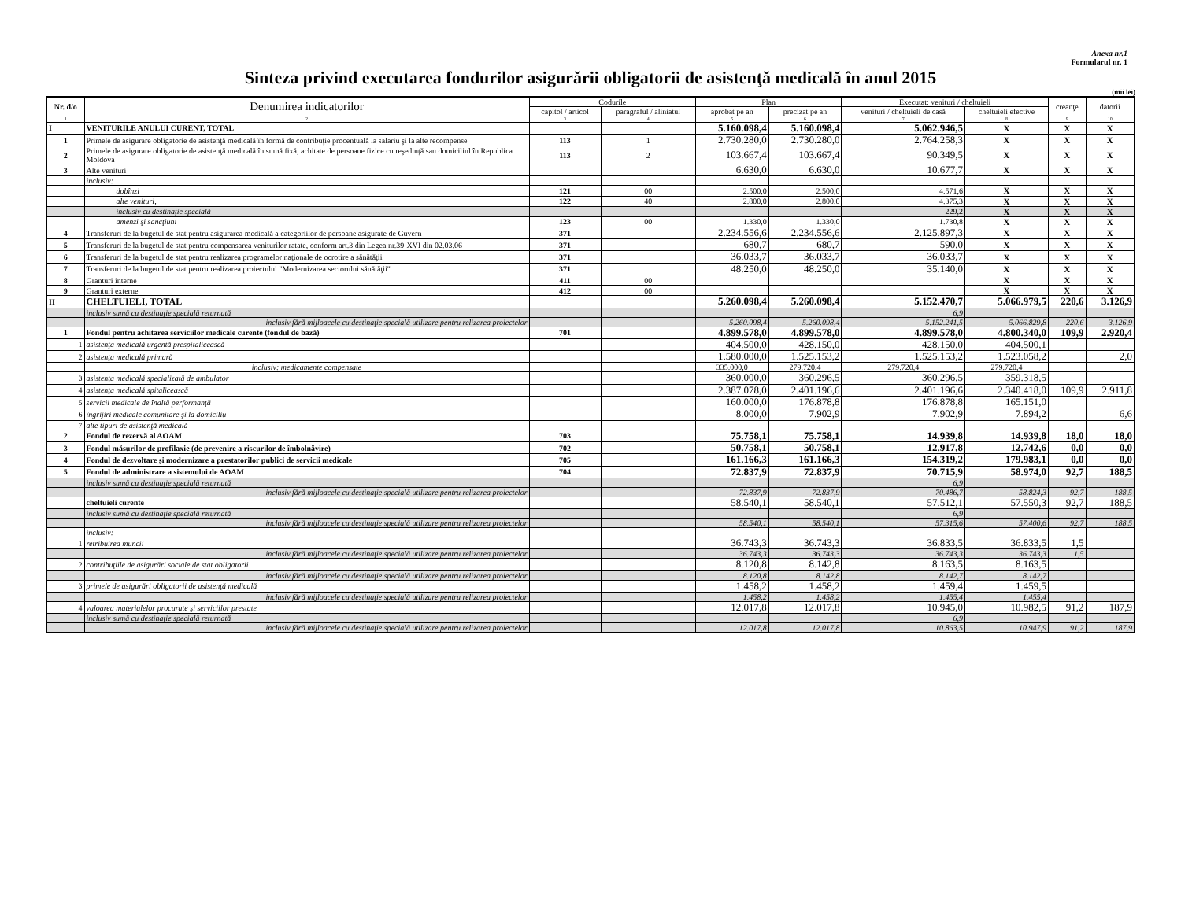Anexa nr.1
Formularul nr. 1
Sinteza privind executarea fondurilor asigurării obligatorii de asistenţă medicală în anul 2015
(mii lei)
| Nr. d/o | Denumirea indicatorilor | Codurile | | Plan | | Executat: venituri / cheltuieli | | creanţe | datorii |
| --- | --- | --- | --- | --- | --- | --- | --- | --- | --- |
| | | capitol / articol | paragraful / aliniatul | aprobat pe an | precizat pe an | venituri / cheltuieli de casă | cheltuieli efective | | |
| 1 | 2 | 3 | 4 | 5 | 6 | 7 | 8 | 9 | 10 |
| I | VENITURILE ANULUI CURENT, TOTAL | | | 5.160.098,4 | 5.160.098,4 | 5.062.946,5 | X | X | X |
| 1 | Primele de asigurare obligatorie de asistenţă medicală în formă de contribuţie procentuală la salariu şi la alte recompense | 113 | 1 | 2.730.280,0 | 2.730.280,0 | 2.764.258,3 | X | X | X |
| 2 | Primele de asigurare obligatorie de asistenţă medicală în sumă fixă, achitate de persoane fizice cu reşedinţă sau domiciliul în Republica Moldova | 113 | 2 | 103.667,4 | 103.667,4 | 90.349,5 | X | X | X |
| 3 | Alte venituri | | | 6.630,0 | 6.630,0 | 10.677,7 | X | X | X |
| | inclusiv: | | | | | | | | |
| | dobînzi | 121 | 00 | 2.500,0 | 2.500,0 | 4.571,6 | X | X | X |
| | alte venituri, | 122 | 40 | 2.800,0 | 2.800,0 | 4.375,3 | X | X | X |
| | inclusiv cu destinaţie specială | | | | | 229,2 | X | X | X |
| | amenzi şi sancţiuni | 123 | 00 | 1.330,0 | 1.330,0 | 1.730,8 | X | X | X |
| 4 | Transferuri de la bugetul de stat pentru asigurarea medicală a categoriilor de persoane asigurate de Guvern | 371 | | 2.234.556,6 | 2.234.556,6 | 2.125.897,3 | X | X | X |
| 5 | Transferuri de la bugetul de stat pentru compensarea veniturilor ratate, conform art.3 din Legea nr.39-XVI din 02.03.06 | 371 | | 680,7 | 680,7 | 590,0 | X | X | X |
| 6 | Transferuri de la bugetul de stat pentru realizarea programelor naţionale de ocrotire a sănătăţii | 371 | | 36.033,7 | 36.033,7 | 36.033,7 | X | X | X |
| 7 | Transferuri de la bugetul de stat pentru realizarea proiectului "Modernizarea sectorului sănătăţii" | 371 | | 48.250,0 | 48.250,0 | 35.140,0 | X | X | X |
| 8 | Granturi interne | 411 | 00 | | | | X | X | X |
| 9 | Granturi externe | 412 | 00 | | | | X | X | X |
| II | CHELTUIELI, TOTAL | | | 5.260.098,4 | 5.260.098,4 | 5.152.470,7 | 5.066.979,5 | 220,6 | 3.126,9 |
| | inclusiv sumă cu destinaţie specială returnată | | | | | 6,9 | | | |
| | inclusiv fără mijloacele cu destinaţie specială utilizare pentru relizarea proiectelor | | | 5.260.098,4 | 5.260.098,4 | 5.152.241,5 | 5.066.829,8 | 220,6 | 3.126,9 |
| 1 | Fondul pentru achitarea serviciilor medicale curente (fondul de bază) | 701 | | 4.899.578,0 | 4.899.578,0 | 4.899.578,0 | 4.800.340,0 | 109,9 | 2.920,4 |
| 1 | asistenţa medicală urgentă prespitalicească | | | 404.500,0 | 428.150,0 | 428.150,0 | 404.500,1 | | |
| 2 | asistenţa medicală primară | | | 1.580.000,0 | 1.525.153,2 | 1.525.153,2 | 1.523.058,2 | | 2,0 |
| | inclusiv: medicamente compensate | | | 335.000,0 | 279.720,4 | 279.720,4 | 279.720,4 | | |
| 3 | asistenţa medicală specializată de ambulator | | | 360.000,0 | 360.296,5 | 360.296,5 | 359.318,5 | | |
| 4 | asistenţa medicală spitalicească | | | 2.387.078,0 | 2.401.196,6 | 2.401.196,6 | 2.340.418,0 | 109,9 | 2.911,8 |
| 5 | servicii medicale de înaltă performanţă | | | 160.000,0 | 176.878,8 | 176.878,8 | 165.151,0 | | |
| 6 | îngrijiri medicale comunitare şi la domiciliu | | | 8.000,0 | 7.902,9 | 7.902,9 | 7.894,2 | | 6,6 |
| 7 | alte tipuri de asistenţă medicală | | | | | | | | |
| 2 | Fondul de rezervă al AOAM | 703 | | 75.758,1 | 75.758,1 | 14.939,8 | 14.939,8 | 18,0 | 18,0 |
| 3 | Fondul măsurilor de profilaxie (de prevenire a riscurilor de îmbolnăvire) | 702 | | 50.758,1 | 50.758,1 | 12.917,8 | 12.742,6 | 0,0 | 0,0 |
| 4 | Fondul de dezvoltare şi modernizare a prestatorilor publici de servicii medicale | 705 | | 161.166,3 | 161.166,3 | 154.319,2 | 179.983,1 | 0,0 | 0,0 |
| 5 | Fondul de administrare a sistemului de AOAM | 704 | | 72.837,9 | 72.837,9 | 70.715,9 | 58.974,0 | 92,7 | 188,5 |
| | inclusiv sumă cu destinaţie specială returnată | | | | | 6,9 | | | |
| | inclusiv fără mijloacele cu destinaţie specială utilizare pentru relizarea proiectelor | | | 72.837,9 | 72.837,9 | 70.486,7 | 58.824,3 | 92,7 | 188,5 |
| | cheltuieli curente | | | 58.540,1 | 58.540,1 | 57.512,1 | 57.550,3 | 92,7 | 188,5 |
| | inclusiv sumă cu destinaţie specială returnată | | | | | 6,9 | | | |
| | inclusiv fără mijloacele cu destinaţie specială utilizare pentru relizarea proiectelor | | | 58.540,1 | 58.540,1 | 57.315,6 | 57.400,6 | 92,7 | 188,5 |
| | inclusiv: | | | | | | | | |
| 1 | retribuirea muncii | | | 36.743,3 | 36.743,3 | 36.833,5 | 36.833,5 | 1,5 | |
| | inclusiv fără mijloacele cu destinaţie specială utilizare pentru relizarea proiectelor | | | 36.743,3 | 36.743,3 | 36.743,3 | 36.743,3 | 1,5 | |
| 2 | contribuţiile de asigurări sociale de stat obligatorii | | | 8.120,8 | 8.142,8 | 8.163,5 | 8.163,5 | | |
| | inclusiv fără mijloacele cu destinaţie specială utilizare pentru relizarea proiectelor | | | 8.120,8 | 8.142,8 | 8.142,7 | 8.142,7 | | |
| 3 | primele de asigurări obligatorii de asistenţă medicală | | | 1.458,2 | 1.458,2 | 1.459,4 | 1.459,5 | | |
| | inclusiv fără mijloacele cu destinaţie specială utilizare pentru relizarea proiectelor | | | 1.458,2 | 1.458,2 | 1.455,4 | 1.455,4 | | |
| 4 | valoarea materialelor procurate şi serviciilor prestate | | | 12.017,8 | 12.017,8 | 10.945,0 | 10.982,5 | 91,2 | 187,9 |
| | inclusiv sumă cu destinaţie specială returnată | | | | | 6,9 | | | |
| | inclusiv fără mijloacele cu destinaţie specială utilizare pentru relizarea proiectelor | | | 12.017,8 | 12.017,8 | 10.863,5 | 10.947,9 | 91,2 | 187,9 |